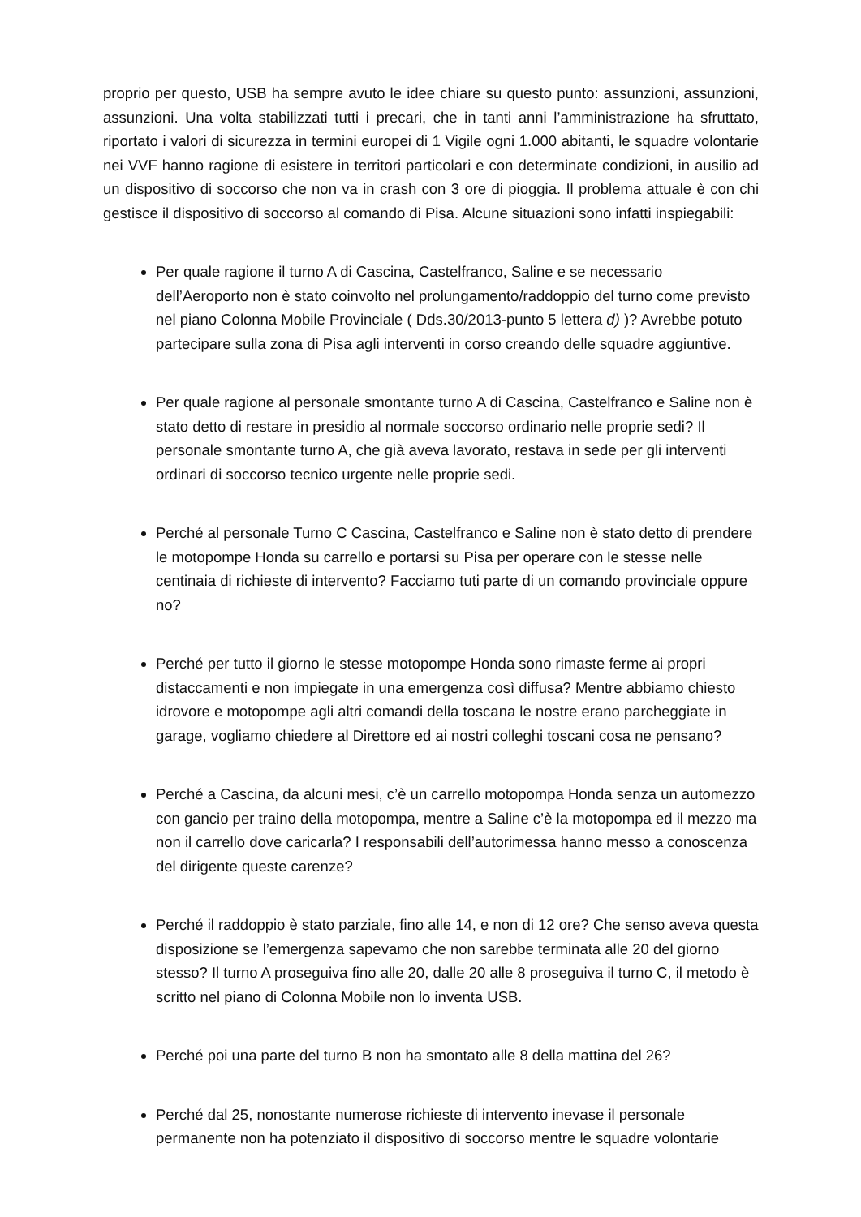proprio per questo, USB ha sempre avuto le idee chiare su questo punto: assunzioni, assunzioni, assunzioni. Una volta stabilizzati tutti i precari, che in tanti anni l’amministrazione ha sfruttato, riportato i valori di sicurezza in termini europei di 1 Vigile ogni 1.000 abitanti, le squadre volontarie nei VVF hanno ragione di esistere in territori particolari e con determinate condizioni, in ausilio ad un dispositivo di soccorso che non va in crash con 3 ore di pioggia. Il problema attuale è con chi gestisce il dispositivo di soccorso al comando di Pisa. Alcune situazioni sono infatti inspiegabili:
Per quale ragione il turno A di Cascina, Castelfranco, Saline e se necessario dell’Aeroporto non è stato coinvolto nel prolungamento/raddoppio del turno come previsto nel piano Colonna Mobile Provinciale ( Dds.30/2013-punto 5 lettera d) )? Avrebbe potuto partecipare sulla zona di Pisa agli interventi in corso creando delle squadre aggiuntive.
Per quale ragione al personale smontante turno A di Cascina, Castelfranco e Saline non è stato detto di restare in presidio al normale soccorso ordinario nelle proprie sedi? Il personale smontante turno A, che già aveva lavorato, restava in sede per gli interventi ordinari di soccorso tecnico urgente nelle proprie sedi.
Perché al personale Turno C Cascina, Castelfranco e Saline non è stato detto di prendere le motopompe Honda su carrello e portarsi su Pisa per operare con le stesse nelle centinaia di richieste di intervento? Facciamo tuti parte di un comando provinciale oppure no?
Perché per tutto il giorno le stesse motopompe Honda sono rimaste ferme ai propri distaccamenti e non impiegate in una emergenza così diffusa? Mentre abbiamo chiesto idrovore e motopompe agli altri comandi della toscana le nostre erano parcheggiate in garage, vogliamo chiedere al Direttore ed ai nostri colleghi toscani cosa ne pensano?
Perché a Cascina, da alcuni mesi, c’è un carrello motopompa Honda senza un automezzo con gancio per traino della motopompa, mentre a Saline c’è la motopompa ed il mezzo ma non il carrello dove caricarla? I responsabili dell’autorimessa hanno messo a conoscenza del dirigente queste carenze?
Perché il raddoppio è stato parziale, fino alle 14, e non di 12 ore? Che senso aveva questa disposizione se l’emergenza sapevamo che non sarebbe terminata alle 20 del giorno stesso? Il turno A proseguiva fino alle 20, dalle 20 alle 8 proseguiva il turno C, il metodo è scritto nel piano di Colonna Mobile non lo inventa USB.
Perché poi una parte del turno B non ha smontato alle 8 della mattina del 26?
Perché dal 25, nonostante numerose richieste di intervento inevase il personale permanente non ha potenziato il dispositivo di soccorso mentre le squadre volontarie